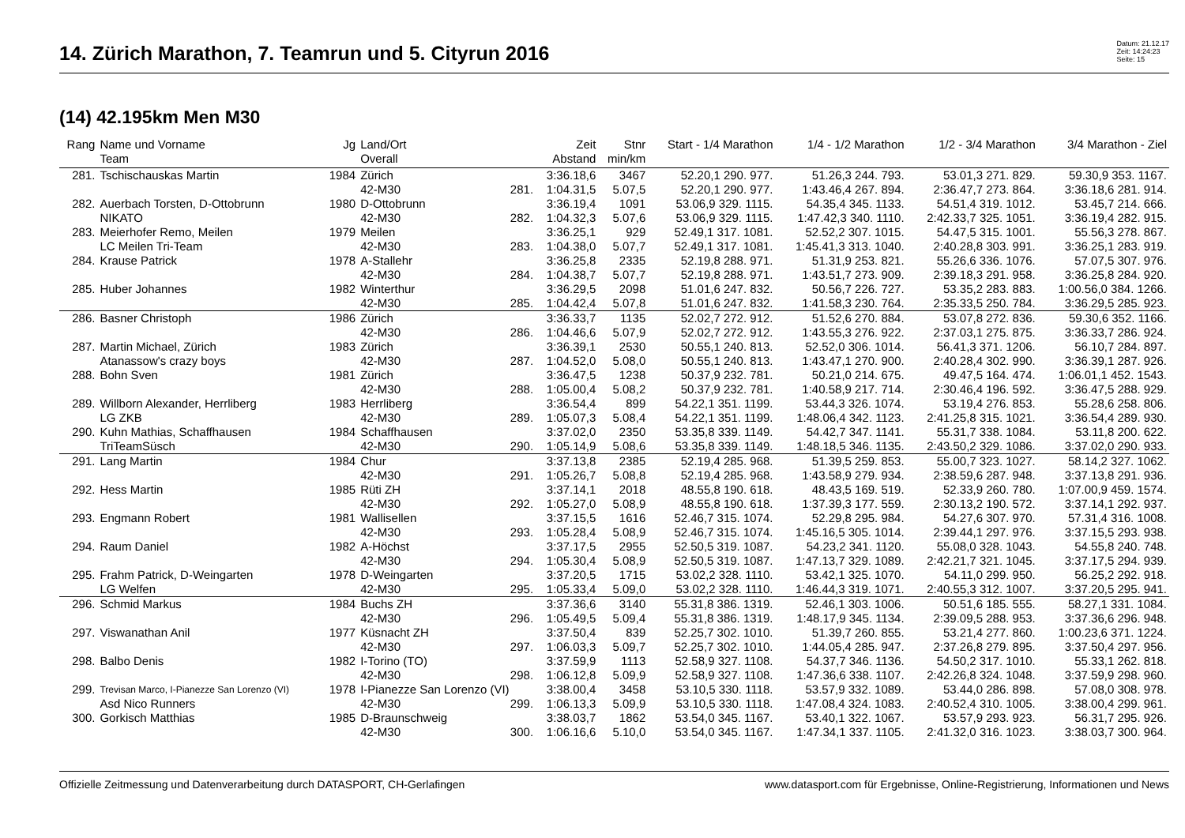14. Zürich Marathon, 7. Teamrun und 5. Cityrun 2016
Datum: 21.12.17
Zeit: 14:24:23
Seite: 15
(14) 42.195km Men M30
| Rang | Name und Vorname | Jg | Land/Ort | | Zeit | Stnr | Start - 1/4 Marathon | 1/4 - 1/2 Marathon | 1/2 - 3/4 Marathon | 3/4 Marathon - Ziel |
| --- | --- | --- | --- | --- | --- | --- | --- | --- | --- | --- |
| | Team | | Overall | | Abstand | min/km | | | | |
| 281. | Tschischauskas Martin | 1984 | Zürich | | 3:36.18,6 | 3467 | 52.20,1 290. 977. | 51.26,3 244. 793. | 53.01,3 271. 829. | 59.30,9 353. 1167. |
| | | | 42-M30 | 281. | 1:04.31,5 | 5.07,5 | 52.20,1 290. 977. | 1:43.46,4 267. 894. | 2:36.47,7 273. 864. | 3:36.18,6 281. 914. |
| 282. | Auerbach Torsten, D-Ottobrunn | 1980 | D-Ottobrunn | | 3:36.19,4 | 1091 | 53.06,9 329. 1115. | 54.35,4 345. 1133. | 54.51,4 319. 1012. | 53.45,7 214. 666. |
| | NIKATO | | 42-M30 | 282. | 1:04.32,3 | 5.07,6 | 53.06,9 329. 1115. | 1:47.42,3 340. 1110. | 2:42.33,7 325. 1051. | 3:36.19,4 282. 915. |
| 283. | Meierhofer Remo, Meilen | 1979 | Meilen | | 3:36.25,1 | 929 | 52.49,1 317. 1081. | 52.52,2 307. 1015. | 54.47,5 315. 1001. | 55.56,3 278. 867. |
| | LC Meilen Tri-Team | | 42-M30 | 283. | 1:04.38,0 | 5.07,7 | 52.49,1 317. 1081. | 1:45.41,3 313. 1040. | 2:40.28,8 303. 991. | 3:36.25,1 283. 919. |
| 284. | Krause Patrick | 1978 | A-Stallehr | | 3:36.25,8 | 2335 | 52.19,8 288. 971. | 51.31,9 253. 821. | 55.26,6 336. 1076. | 57.07,5 307. 976. |
| | | | 42-M30 | 284. | 1:04.38,7 | 5.07,7 | 52.19,8 288. 971. | 1:43.51,7 273. 909. | 2:39.18,3 291. 958. | 3:36.25,8 284. 920. |
| 285. | Huber Johannes | 1982 | Winterthur | | 3:36.29,5 | 2098 | 51.01,6 247. 832. | 50.56,7 226. 727. | 53.35,2 283. 883. | 1:00.56,0 384. 1266. |
| | | | 42-M30 | 285. | 1:04.42,4 | 5.07,8 | 51.01,6 247. 832. | 1:41.58,3 230. 764. | 2:35.33,5 250. 784. | 3:36.29,5 285. 923. |
| 286. | Basner Christoph | 1986 | Zürich | | 3:36.33,7 | 1135 | 52.02,7 272. 912. | 51.52,6 270. 884. | 53.07,8 272. 836. | 59.30,6 352. 1166. |
| | | | 42-M30 | 286. | 1:04.46,6 | 5.07,9 | 52.02,7 272. 912. | 1:43.55,3 276. 922. | 2:37.03,1 275. 875. | 3:36.33,7 286. 924. |
| 287. | Martin Michael, Zürich | 1983 | Zürich | | 3:36.39,1 | 2530 | 50.55,1 240. 813. | 52.52,0 306. 1014. | 56.41,3 371. 1206. | 56.10,7 284. 897. |
| | Atanassow's crazy boys | | 42-M30 | 287. | 1:04.52,0 | 5.08,0 | 50.55,1 240. 813. | 1:43.47,1 270. 900. | 2:40.28,4 302. 990. | 3:36.39,1 287. 926. |
| 288. | Bohn Sven | 1981 | Zürich | | 3:36.47,5 | 1238 | 50.37,9 232. 781. | 50.21,0 214. 675. | 49.47,5 164. 474. | 1:06.01,1 452. 1543. |
| | | | 42-M30 | 288. | 1:05.00,4 | 5.08,2 | 50.37,9 232. 781. | 1:40.58,9 217. 714. | 2:30.46,4 196. 592. | 3:36.47,5 288. 929. |
| 289. | Willborn Alexander, Herrliberg | 1983 | Herrliberg | | 3:36.54,4 | 899 | 54.22,1 351. 1199. | 53.44,3 326. 1074. | 53.19,4 276. 853. | 55.28,6 258. 806. |
| | LG ZKB | | 42-M30 | 289. | 1:05.07,3 | 5.08,4 | 54.22,1 351. 1199. | 1:48.06,4 342. 1123. | 2:41.25,8 315. 1021. | 3:36.54,4 289. 930. |
| 290. | Kuhn Mathias, Schaffhausen | 1984 | Schaffhausen | | 3:37.02,0 | 2350 | 53.35,8 339. 1149. | 54.42,7 347. 1141. | 55.31,7 338. 1084. | 53.11,8 200. 622. |
| | TriTeamSüsch | | 42-M30 | 290. | 1:05.14,9 | 5.08,6 | 53.35,8 339. 1149. | 1:48.18,5 346. 1135. | 2:43.50,2 329. 1086. | 3:37.02,0 290. 933. |
| 291. | Lang Martin | 1984 | Chur | | 3:37.13,8 | 2385 | 52.19,4 285. 968. | 51.39,5 259. 853. | 55.00,7 323. 1027. | 58.14,2 327. 1062. |
| | | | 42-M30 | 291. | 1:05.26,7 | 5.08,8 | 52.19,4 285. 968. | 1:43.58,9 279. 934. | 2:38.59,6 287. 948. | 3:37.13,8 291. 936. |
| 292. | Hess Martin | 1985 | Rüti ZH | | 3:37.14,1 | 2018 | 48.55,8 190. 618. | 48.43,5 169. 519. | 52.33,9 260. 780. | 1:07.00,9 459. 1574. |
| | | | 42-M30 | 292. | 1:05.27,0 | 5.08,9 | 48.55,8 190. 618. | 1:37.39,3 177. 559. | 2:30.13,2 190. 572. | 3:37.14,1 292. 937. |
| 293. | Engmann Robert | 1981 | Wallisellen | | 3:37.15,5 | 1616 | 52.46,7 315. 1074. | 52.29,8 295. 984. | 54.27,6 307. 970. | 57.31,4 316. 1008. |
| | | | 42-M30 | 293. | 1:05.28,4 | 5.08,9 | 52.46,7 315. 1074. | 1:45.16,5 305. 1014. | 2:39.44,1 297. 976. | 3:37.15,5 293. 938. |
| 294. | Raum Daniel | 1982 | A-Höchst | | 3:37.17,5 | 2955 | 52.50,5 319. 1087. | 54.23,2 341. 1120. | 55.08,0 328. 1043. | 54.55,8 240. 748. |
| | | | 42-M30 | 294. | 1:05.30,4 | 5.08,9 | 52.50,5 319. 1087. | 1:47.13,7 329. 1089. | 2:42.21,7 321. 1045. | 3:37.17,5 294. 939. |
| 295. | Frahm Patrick, D-Weingarten | 1978 | D-Weingarten | | 3:37.20,5 | 1715 | 53.02,2 328. 1110. | 53.42,1 325. 1070. | 54.11,0 299. 950. | 56.25,2 292. 918. |
| | LG Welfen | | 42-M30 | 295. | 1:05.33,4 | 5.09,0 | 53.02,2 328. 1110. | 1:46.44,3 319. 1071. | 2:40.55,3 312. 1007. | 3:37.20,5 295. 941. |
| 296. | Schmid Markus | 1984 | Buchs ZH | | 3:37.36,6 | 3140 | 55.31,8 386. 1319. | 52.46,1 303. 1006. | 50.51,6 185. 555. | 58.27,1 331. 1084. |
| | | | 42-M30 | 296. | 1:05.49,5 | 5.09,4 | 55.31,8 386. 1319. | 1:48.17,9 345. 1134. | 2:39.09,5 288. 953. | 3:37.36,6 296. 948. |
| 297. | Viswanathan Anil | 1977 | Küsnacht ZH | | 3:37.50,4 | 839 | 52.25,7 302. 1010. | 51.39,7 260. 855. | 53.21,4 277. 860. | 1:00.23,6 371. 1224. |
| | | | 42-M30 | 297. | 1:06.03,3 | 5.09,7 | 52.25,7 302. 1010. | 1:44.05,4 285. 947. | 2:37.26,8 279. 895. | 3:37.50,4 297. 956. |
| 298. | Balbo Denis | 1982 | I-Torino (TO) | | 3:37.59,9 | 1113 | 52.58,9 327. 1108. | 54.37,7 346. 1136. | 54.50,2 317. 1010. | 55.33,1 262. 818. |
| | | | 42-M30 | 298. | 1:06.12,8 | 5.09,9 | 52.58,9 327. 1108. | 1:47.36,6 338. 1107. | 2:42.26,8 324. 1048. | 3:37.59,9 298. 960. |
| 299. | Trevisan Marco, I-Pianezze San Lorenzo (VI) | 1978 | I-Pianezze San Lorenzo (VI) | | 3:38.00,4 | 3458 | 53.10,5 330. 1118. | 53.57,9 332. 1089. | 53.44,0 286. 898. | 57.08,0 308. 978. |
| | Asd Nico Runners | | 42-M30 | 299. | 1:06.13,3 | 5.09,9 | 53.10,5 330. 1118. | 1:47.08,4 324. 1083. | 2:40.52,4 310. 1005. | 3:38.00,4 299. 961. |
| 300. | Gorkisch Matthias | 1985 | D-Braunschweig | | 3:38.03,7 | 1862 | 53.54,0 345. 1167. | 53.40,1 322. 1067. | 53.57,9 293. 923. | 56.31,7 295. 926. |
| | | | 42-M30 | 300. | 1:06.16,6 | 5.10,0 | 53.54,0 345. 1167. | 1:47.34,1 337. 1105. | 2:41.32,0 316. 1023. | 3:38.03,7 300. 964. |
Offizielle Zeitmessung und Datenverarbeitung durch DATASPORT, CH-Gerlafingen www.datasport.com für Ergebnisse, Online-Registrierung, Informationen und News